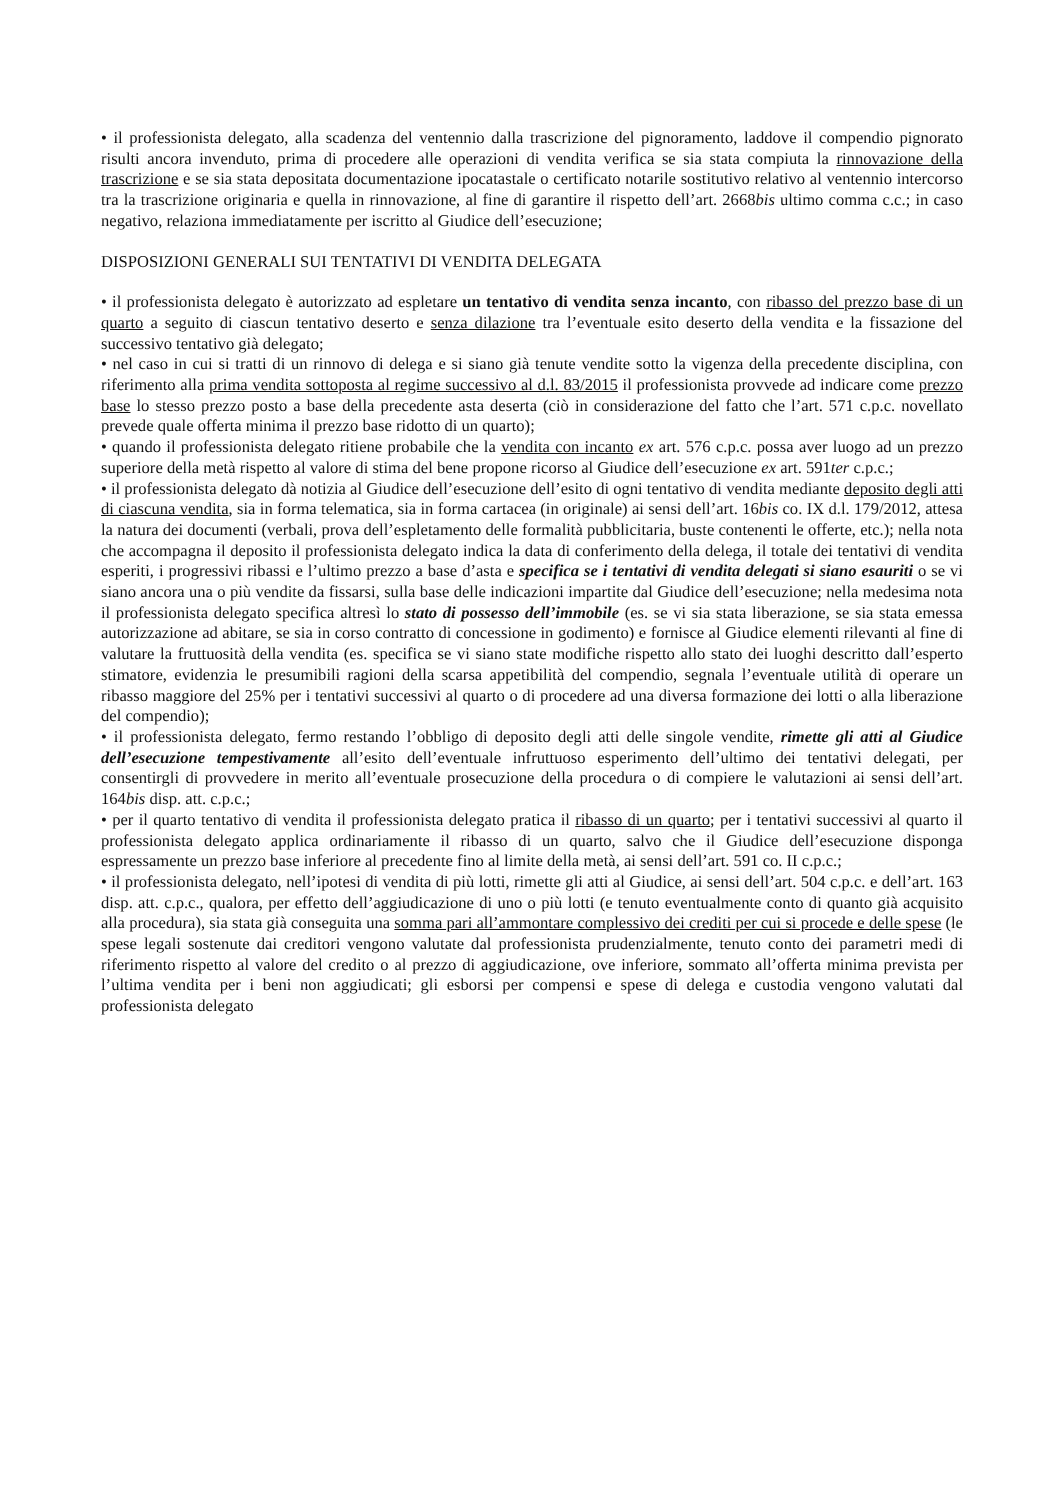• il professionista delegato, alla scadenza del ventennio dalla trascrizione del pignoramento, laddove il compendio pignorato risulti ancora invenduto, prima di procedere alle operazioni di vendita verifica se sia stata compiuta la rinnovazione della trascrizione e se sia stata depositata documentazione ipocatastale o certificato notarile sostitutivo relativo al ventennio intercorso tra la trascrizione originaria e quella in rinnovazione, al fine di garantire il rispetto dell’art. 2668bis ultimo comma c.c.; in caso negativo, relaziona immediatamente per iscritto al Giudice dell’esecuzione;
DISPOSIZIONI GENERALI SUI TENTATIVI DI VENDITA DELEGATA
• il professionista delegato è autorizzato ad espletare un tentativo di vendita senza incanto, con ribasso del prezzo base di un quarto a seguito di ciascun tentativo deserto e senza dilazione tra l’eventuale esito deserto della vendita e la fissazione del successivo tentativo già delegato;
• nel caso in cui si tratti di un rinnovo di delega e si siano già tenute vendite sotto la vigenza della precedente disciplina, con riferimento alla prima vendita sottoposta al regime successivo al d.l. 83/2015 il professionista provvede ad indicare come prezzo base lo stesso prezzo posto a base della precedente asta deserta (ciò in considerazione del fatto che l’art. 571 c.p.c. novellato prevede quale offerta minima il prezzo base ridotto di un quarto);
• quando il professionista delegato ritiene probabile che la vendita con incanto ex art. 576 c.p.c. possa aver luogo ad un prezzo superiore della metà rispetto al valore di stima del bene propone ricorso al Giudice dell’esecuzione ex art. 591ter c.p.c.;
• il professionista delegato dà notizia al Giudice dell’esecuzione dell’esito di ogni tentativo di vendita mediante deposito degli atti di ciascuna vendita, sia in forma telematica, sia in forma cartacea (in originale) ai sensi dell’art. 16bis co. IX d.l. 179/2012, attesa la natura dei documenti (verbali, prova dell’espletamento delle formalità pubblicitaria, buste contenenti le offerte, etc.); nella nota che accompagna il deposito il professionista delegato indica la data di conferimento della delega, il totale dei tentativi di vendita esperiti, i progressivi ribassi e l’ultimo prezzo a base d’asta e specifica se i tentativi di vendita delegati si siano esauriti o se vi siano ancora una o più vendite da fissarsi, sulla base delle indicazioni impartite dal Giudice dell’esecuzione; nella medesima nota il professionista delegato specifica altresì lo stato di possesso dell’immobile (es. se vi sia stata liberazione, se sia stata emessa autorizzazione ad abitare, se sia in corso contratto di concessione in godimento) e fornisce al Giudice elementi rilevanti al fine di valutare la fruttuosità della vendita (es. specifica se vi siano state modifiche rispetto allo stato dei luoghi descritto dall’esperto stimatore, evidenzia le presumibili ragioni della scarsa appetibilità del compendio, segnala l’eventuale utilità di operare un ribasso maggiore del 25% per i tentativi successivi al quarto o di procedere ad una diversa formazione dei lotti o alla liberazione del compendio);
• il professionista delegato, fermo restando l’obbligo di deposito degli atti delle singole vendite, rimette gli atti al Giudice dell’esecuzione tempestivamente all’esito dell’eventuale infruttuoso esperimento dell’ultimo dei tentativi delegati, per consentirgli di provvedere in merito all’eventuale prosecuzione della procedura o di compiere le valutazioni ai sensi dell’art. 164bis disp. att. c.p.c.;
• per il quarto tentativo di vendita il professionista delegato pratica il ribasso di un quarto; per i tentativi successivi al quarto il professionista delegato applica ordinariamente il ribasso di un quarto, salvo che il Giudice dell’esecuzione disponga espressamente un prezzo base inferiore al precedente fino al limite della metà, ai sensi dell’art. 591 co. II c.p.c.;
• il professionista delegato, nell’ipotesi di vendita di più lotti, rimette gli atti al Giudice, ai sensi dell’art. 504 c.p.c. e dell’art. 163 disp. att. c.p.c., qualora, per effetto dell’aggiudicazione di uno o più lotti (e tenuto eventualmente conto di quanto già acquisito alla procedura), sia stata già conseguita una somma pari all’ammontare complessivo dei crediti per cui si procede e delle spese (le spese legali sostenute dai creditori vengono valutate dal professionista prudenzialmente, tenuto conto dei parametri medi di riferimento rispetto al valore del credito o al prezzo di aggiudicazione, ove inferiore, sommato all’offerta minima prevista per l’ultima vendita per i beni non aggiudicati; gli esborsi per compensi e spese di delega e custodia vengono valutati dal professionista delegato